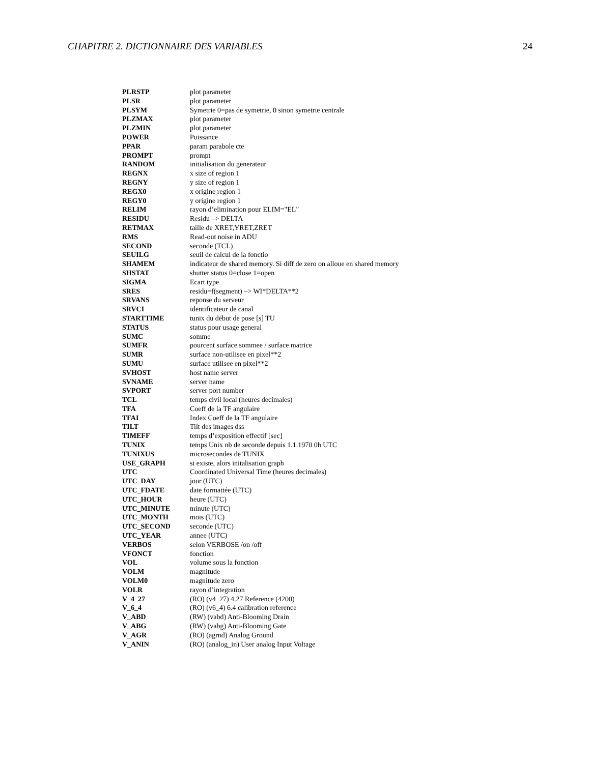CHAPITRE 2. DICTIONNAIRE DES VARIABLES 24
| PLRSTP | plot parameter |
| PLSR | plot parameter |
| PLSYM | Symetrie 0=pas de symetrie, 0 sinon symetrie centrale |
| PLZMAX | plot parameter |
| PLZMIN | plot parameter |
| POWER | Puissance |
| PPAR | param parabole cte |
| PROMPT | prompt |
| RANDOM | initialisation du generateur |
| REGNX | x size of region 1 |
| REGNY | y size of region 1 |
| REGX0 | x origine region 1 |
| REGY0 | y origine region 1 |
| RELIM | rayon d’elimination pour ELIM="EL" |
| RESIDU | Residu –> DELTA |
| RETMAX | taille de XRET,YRET,ZRET |
| RMS | Read-out noise in ADU |
| SECOND | seconde (TCL) |
| SEUILG | seuil de calcul de la fonctio |
| SHAMEM | indicateur de shared memory. Si diff de zero on alloue en shared memory |
| SHSTAT | shutter status 0=close 1=open |
| SIGMA | Ecart type |
| SRES | residu=f(segment) –> WI*DELTA**2 |
| SRVANS | reponse du serveur |
| SRVCI | identificateur de canal |
| STARTTIME | tunix du début de pose [s] TU |
| STATUS | status pour usage general |
| SUMC | somme |
| SUMFR | pourcent surface sommee / surface matrice |
| SUMR | surface non-utilisee en pixel**2 |
| SUMU | surface utilisee en pixel**2 |
| SVHOST | host name server |
| SVNAME | server name |
| SVPORT | server port number |
| TCL | temps civil local (heures decimales) |
| TFA | Coeff de la TF angulaire |
| TFAI | Index Coeff de la TF angulaire |
| TILT | Tilt des images dss |
| TIMEFF | temps d’exposition effectif [sec] |
| TUNIX | temps Unix nb de seconde depuis 1.1.1970 0h UTC |
| TUNIXUS | microsecondes de TUNIX |
| USE_GRAPH | si existe, alors initalisation graph |
| UTC | Coordinated Universal Time (heures decimales) |
| UTC_DAY | jour (UTC) |
| UTC_FDATE | date formattée (UTC) |
| UTC_HOUR | heure (UTC) |
| UTC_MINUTE | minute (UTC) |
| UTC_MONTH | mois (UTC) |
| UTC_SECOND | seconde (UTC) |
| UTC_YEAR | annee (UTC) |
| VERBOS | selon VERBOSE /on /off |
| VFONCT | fonction |
| VOL | volume sous la fonction |
| VOLM | magnitude |
| VOLM0 | magnitude zero |
| VOLR | rayon d’integration |
| V_4_27 | (RO) (v4_27) 4.27 Reference (4200) |
| V_6_4 | (RO) (v6_4) 6.4 calibration reference |
| V_ABD | (RW) (vabd) Anti-Blooming Drain |
| V_ABG | (RW) (vabg) Anti-Blooming Gate |
| V_AGR | (RO) (agrnd) Analog Ground |
| V_ANIN | (RO) (analog_in) User analog Input Voltage |